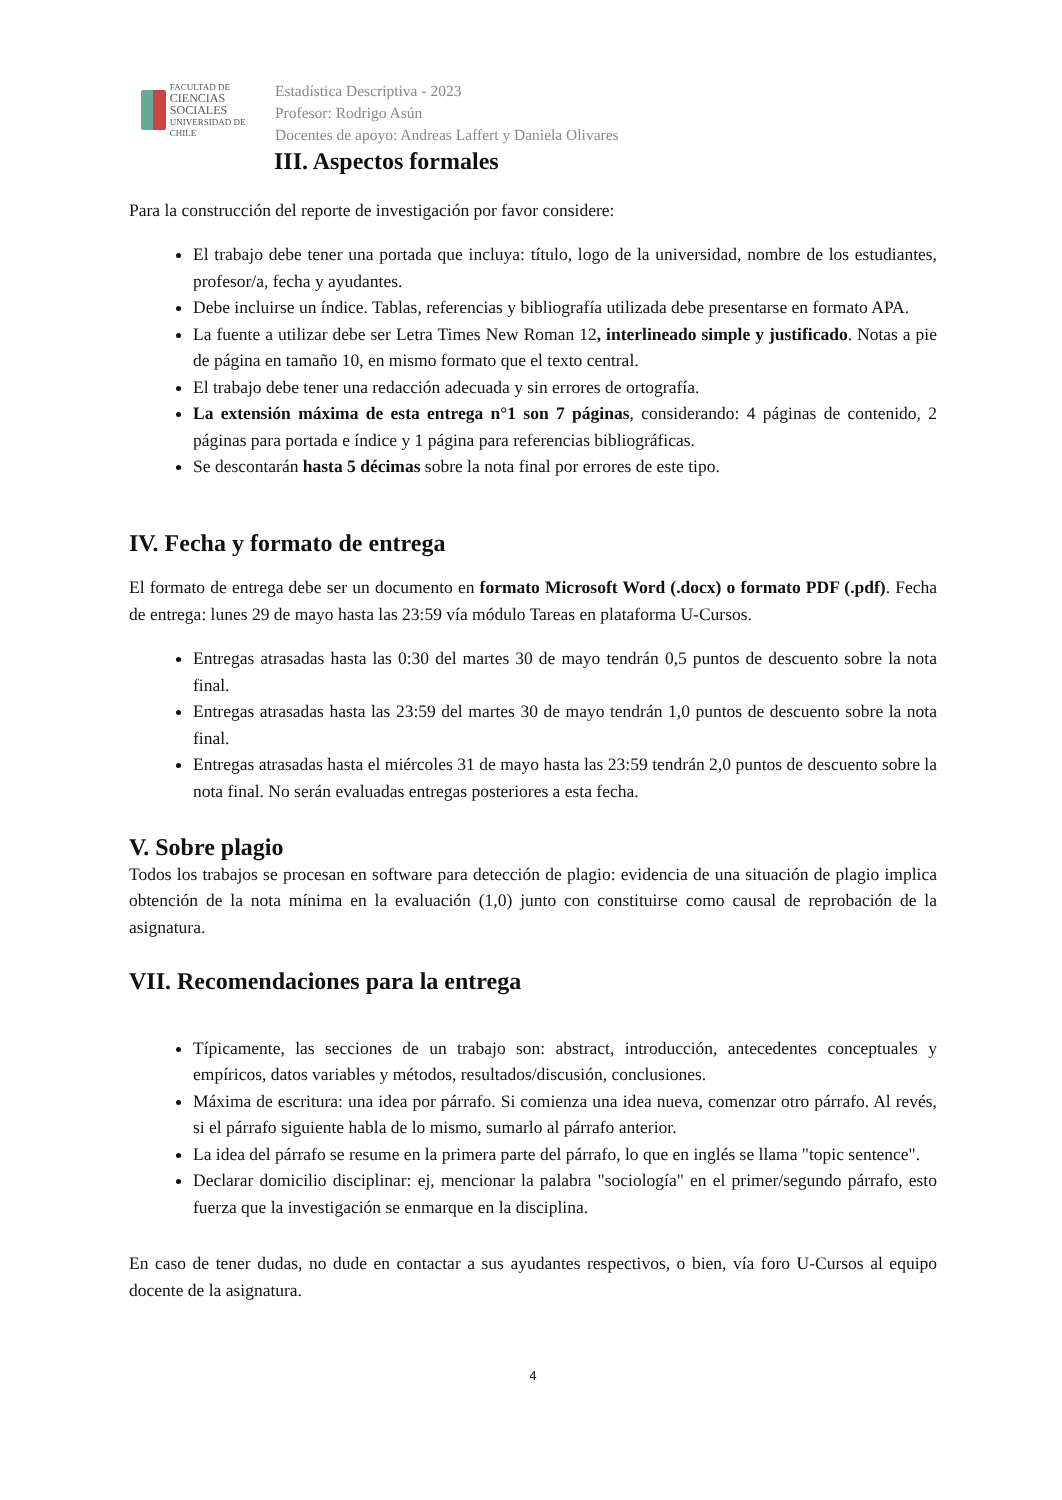FACULTAD DE
CIENCIAS
SOCIALES
UNIVERSIDAD DE CHILE
Estadística Descriptiva - 2023
Profesor: Rodrigo Asún
Docentes de apoyo: Andreas Laffert y Daniela Olivares
III. Aspectos formales
Para la construcción del reporte de investigación por favor considere:
El trabajo debe tener una portada que incluya: título, logo de la universidad, nombre de los estudiantes, profesor/a, fecha y ayudantes.
Debe incluirse un índice. Tablas, referencias y bibliografía utilizada debe presentarse en formato APA.
La fuente a utilizar debe ser Letra Times New Roman 12, interlineado simple y justificado. Notas a pie de página en tamaño 10, en mismo formato que el texto central.
El trabajo debe tener una redacción adecuada y sin errores de ortografía.
La extensión máxima de esta entrega n°1 son 7 páginas, considerando: 4 páginas de contenido, 2 páginas para portada e índice y 1 página para referencias bibliográficas.
Se descontarán hasta 5 décimas sobre la nota final por errores de este tipo.
IV. Fecha y formato de entrega
El formato de entrega debe ser un documento en formato Microsoft Word (.docx) o formato PDF (.pdf). Fecha de entrega: lunes 29 de mayo hasta las 23:59 vía módulo Tareas en plataforma U-Cursos.
Entregas atrasadas hasta las 0:30 del martes 30 de mayo tendrán 0,5 puntos de descuento sobre la nota final.
Entregas atrasadas hasta las 23:59 del martes 30 de mayo tendrán 1,0 puntos de descuento sobre la nota final.
Entregas atrasadas hasta el miércoles 31 de mayo hasta las 23:59 tendrán 2,0 puntos de descuento sobre la nota final. No serán evaluadas entregas posteriores a esta fecha.
V. Sobre plagio
Todos los trabajos se procesan en software para detección de plagio: evidencia de una situación de plagio implica obtención de la nota mínima en la evaluación (1,0) junto con constituirse como causal de reprobación de la asignatura.
VII. Recomendaciones para la entrega
Típicamente, las secciones de un trabajo son: abstract, introducción, antecedentes conceptuales y empíricos, datos variables y métodos, resultados/discusión, conclusiones.
Máxima de escritura: una idea por párrafo. Si comienza una idea nueva, comenzar otro párrafo. Al revés, si el párrafo siguiente habla de lo mismo, sumarlo al párrafo anterior.
La idea del párrafo se resume en la primera parte del párrafo, lo que en inglés se llama "topic sentence".
Declarar domicilio disciplinar: ej, mencionar la palabra "sociología" en el primer/segundo párrafo, esto fuerza que la investigación se enmarque en la disciplina.
En caso de tener dudas, no dude en contactar a sus ayudantes respectivos, o bien, vía foro U-Cursos al equipo docente de la asignatura.
4